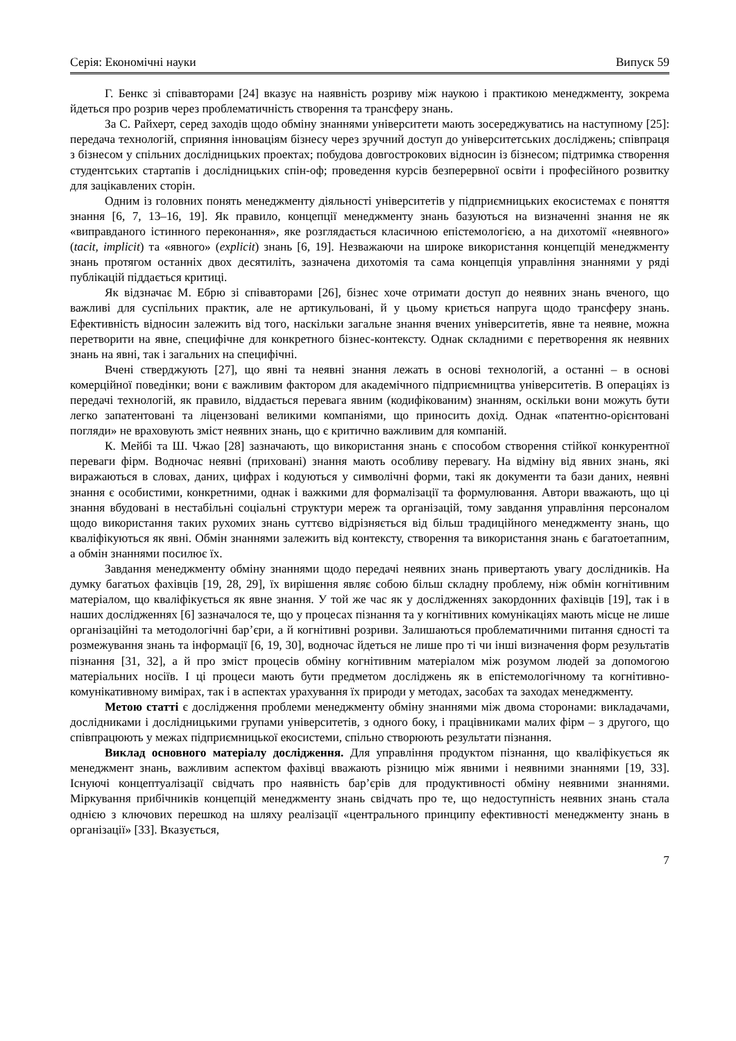Серія: Економічні науки Випуск 59
Г. Бенкс зі співавторами [24] вказує на наявність розриву між наукою і практикою менеджменту, зокрема йдеться про розрив через проблематичність створення та трансферу знань.
За С. Райхерт, серед заходів щодо обміну знаннями університети мають зосереджуватись на наступному [25]: передача технологій, сприяння інноваціям бізнесу через зручний доступ до університетських досліджень; співпраця з бізнесом у спільних дослідницьких проектах; побудова довгострокових відносин із бізнесом; підтримка створення студентських стартапів і дослідницьких спін-оф; проведення курсів безперервної освіти і професійного розвитку для зацікавлених сторін.
Одним із головних понять менеджменту діяльності університетів у підприємницьких екосистемах є поняття знання [6, 7, 13–16, 19]. Як правило, концепції менеджменту знань базуються на визначенні знання не як «виправданого істинного переконання», яке розглядається класичною епістемологією, а на дихотомії «неявного» (tacit, implicit) та «явного» (explicit) знань [6, 19]. Незважаючи на широке використання концепцій менеджменту знань протягом останніх двох десятиліть, зазначена дихотомія та сама концепція управління знаннями у ряді публікацій піддається критиці.
Як відзначає М. Ебрю зі співавторами [26], бізнес хоче отримати доступ до неявних знань вченого, що важливі для суспільних практик, але не артикульовані, й у цьому криється напруга щодо трансферу знань. Ефективність відносин залежить від того, наскільки загальне знання вчених університетів, явне та неявне, можна перетворити на явне, специфічне для конкретного бізнес-контексту. Однак складними є перетворення як неявних знань на явні, так і загальних на специфічні.
Вчені стверджують [27], що явні та неявні знання лежать в основі технологій, а останні – в основі комерційної поведінки; вони є важливим фактором для академічного підприємництва університетів. В операціях із передачі технологій, як правило, віддається перевага явним (кодифікованим) знанням, оскільки вони можуть бути легко запатентовані та ліцензовані великими компаніями, що приносить дохід. Однак «патентно-орієнтовані погляди» не враховують зміст неявних знань, що є критично важливим для компаній.
К. Мейбі та Ш. Чжао [28] зазначають, що використання знань є способом створення стійкої конкурентної переваги фірм. Водночас неявні (приховані) знання мають особливу перевагу. На відміну від явних знань, які виражаються в словах, даних, цифрах і кодуються у символічні форми, такі як документи та бази даних, неявні знання є особистими, конкретними, однак і важкими для формалізації та формулювання. Автори вважають, що ці знання вбудовані в нестабільні соціальні структури мереж та організацій, тому завдання управління персоналом щодо використання таких рухомих знань суттєво відрізняється від більш традиційного менеджменту знань, що кваліфікуються як явні. Обмін знаннями залежить від контексту, створення та використання знань є багатоетапним, а обмін знаннями посилює їх.
Завдання менеджменту обміну знаннями щодо передачі неявних знань привертають увагу дослідників. На думку багатьох фахівців [19, 28, 29], їх вирішення являє собою більш складну проблему, ніж обмін когнітивним матеріалом, що кваліфікується як явне знання. У той же час як у дослідженнях закордонних фахівців [19], так і в наших дослідженнях [6] зазначалося те, що у процесах пізнання та у когнітивних комунікаціях мають місце не лише організаційні та методологічні бар’єри, а й когнітивні розриви. Залишаються проблематичними питання єдності та розмежування знань та інформації [6, 19, 30], водночас йдеться не лише про ті чи інші визначення форм результатів пізнання [31, 32], а й про зміст процесів обміну когнітивним матеріалом між розумом людей за допомогою матеріальних носіїв. І ці процеси мають бути предметом досліджень як в епістемологічному та когнітивно-комунікативному вимірах, так і в аспектах урахування їх природи у методах, засобах та заходах менеджменту.
Метою статті є дослідження проблеми менеджменту обміну знаннями між двома сторонами: викладачами, дослідниками і дослідницькими групами університетів, з одного боку, і працівниками малих фірм – з другого, що співпрацюють у межах підприємницької екосистеми, спільно створюють результати пізнання.
Виклад основного матеріалу дослідження. Для управління продуктом пізнання, що кваліфікується як менеджмент знань, важливим аспектом фахівці вважають різницю між явними і неявними знаннями [19, 33]. Існуючі концептуалізації свідчать про наявність бар’єрів для продуктивності обміну неявними знаннями. Міркування прибічників концепцій менеджменту знань свідчать про те, що недоступність неявних знань стала однією з ключових перешкод на шляху реалізації «центрального принципу ефективності менеджменту знань в організації» [33]. Вказується,
7